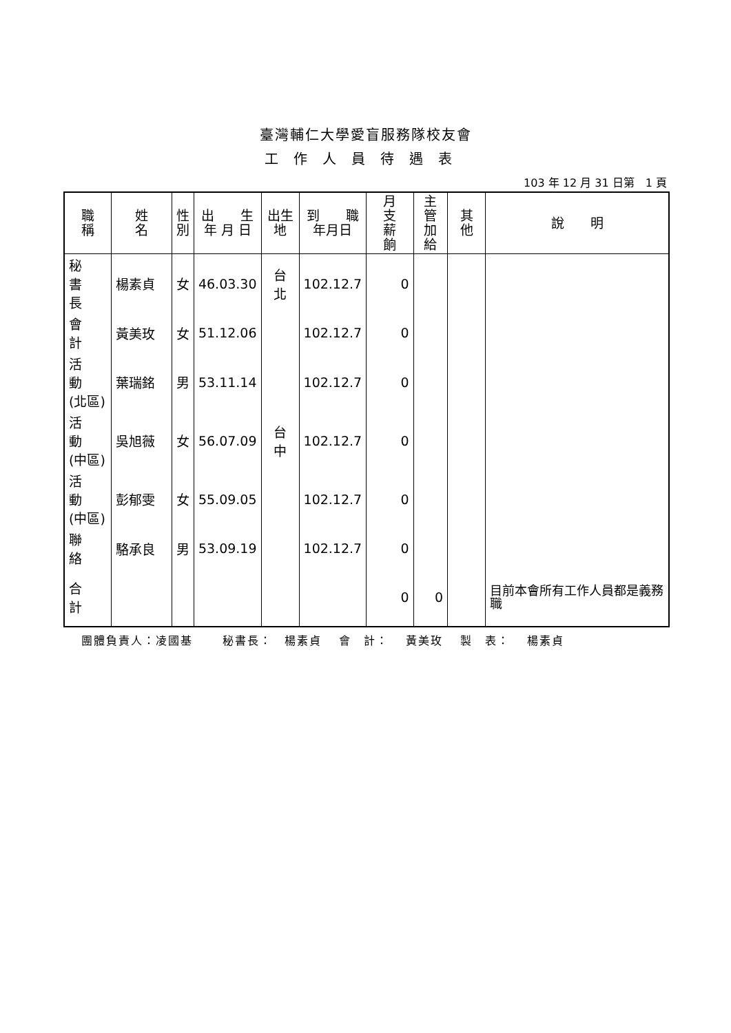臺灣輔仁大學愛盲服務隊校友會
工作人員待遇表
103 年 12 月 31 日第　1 頁
| 職 稱 | 姓 名 | 性 別 | 出 生 年 月 日 | 出生 地 | 到 職 年月日 | 月 支 薪 餉 | 主管 加給 | 其 他 | 說 明 |
| --- | --- | --- | --- | --- | --- | --- | --- | --- | --- |
| 秘 書 長 | 楊素貞 | 女 | 46.03.30 | 台 北 | 102.12.7 | 0 | | | |
| 會 計 | 黃美玫 | 女 | 51.12.06 | | 102.12.7 | 0 | | | |
| 活 動 (北區) | 葉瑞銘 | 男 | 53.11.14 | | 102.12.7 | 0 | | | |
| 活 動 (中區) | 吳旭薇 | 女 | 56.07.09 | 台 中 | 102.12.7 | 0 | | | |
| 活 動 (中區) | 彭郁雯 | 女 | 55.09.05 | | 102.12.7 | 0 | | | |
| 聯 絡 | 駱承良 | 男 | 53.09.19 | | 102.12.7 | 0 | | | |
| 合 計 | | | | | | 0 | 0 | | 目前本會所有工作人員都是義務職 |
團體負責人：凌國基　　 秘書長：　楊素貞　 會　計：　 黃美玫　 製　表：　 楊素貞